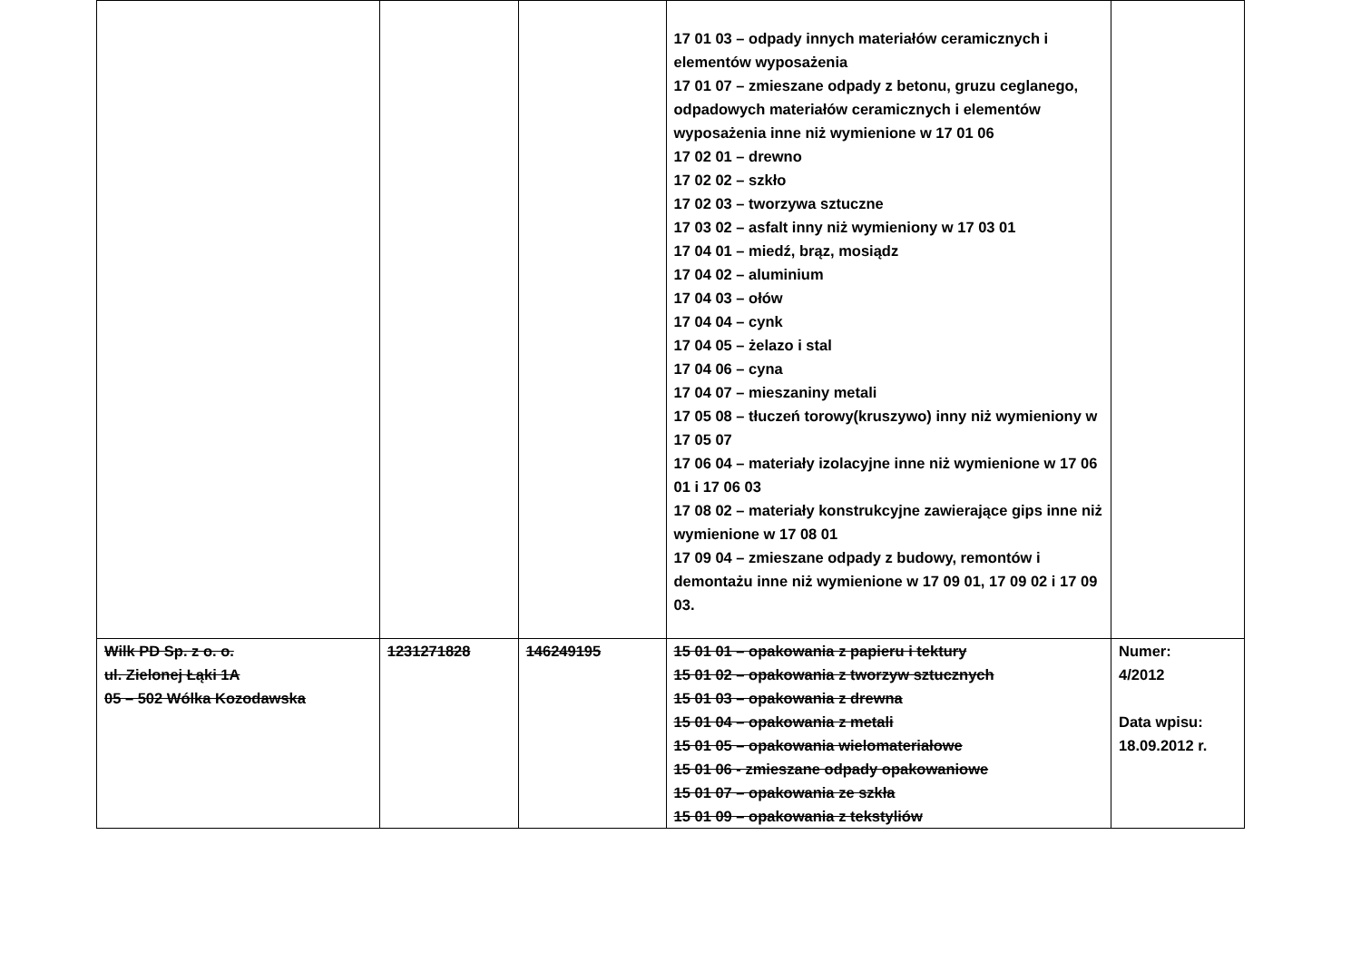| | | | 17 01 03 – odpady innych materiałów ceramicznych i elementów wyposażenia 17 01 07 – zmieszane odpady z betonu, gruzu ceglanego, odpadowych materiałów ceramicznych i elementów wyposażenia inne niż wymienione w 17 01 06 17 02 01 – drewno 17 02 02 – szkło 17 02 03 – tworzywa sztuczne 17 03 02 – asfalt inny niż wymieniony w 17 03 01 17 04 01 – miedź, brąz, mosiądz 17 04 02 – aluminium 17 04 03 – ołów 17 04 04 – cynk 17 04 05 – żelazo i stal 17 04 06 – cyna 17 04 07 – mieszaniny metali 17 05 08 – tłuczeń torowy(kruszywo) inny niż wymieniony w 17 05 07 17 06 04 – materiały izolacyjne inne niż wymienione w 17 06 01 i 17 06 03 17 08 02 – materiały konstrukcyjne zawierające gips inne niż wymienione w 17 08 01 17 09 04 – zmieszane odpady z budowy, remontów i demontażu inne niż wymienione w 17 09 01, 17 09 02 i 17 09 03. | |
| Wilk PD Sp. z o. o. ul. Zielonej Łąki 1A 05 – 502 Wólka Kozodawska | 1231271828 | 146249195 | 15 01 01 – opakowania z papieru i tektury 15 01 02 – opakowania z tworzyw sztucznych 15 01 03 – opakowania z drewna 15 01 04 – opakowania z metali 15 01 05 – opakowania wielomateriałowe 15 01 06 - zmieszane odpady opakowaniowe 15 01 07 – opakowania ze szkła 15 01 09 – opakowania z tekstyliów | Numer: 4/2012 Data wpisu: 18.09.2012 r. |